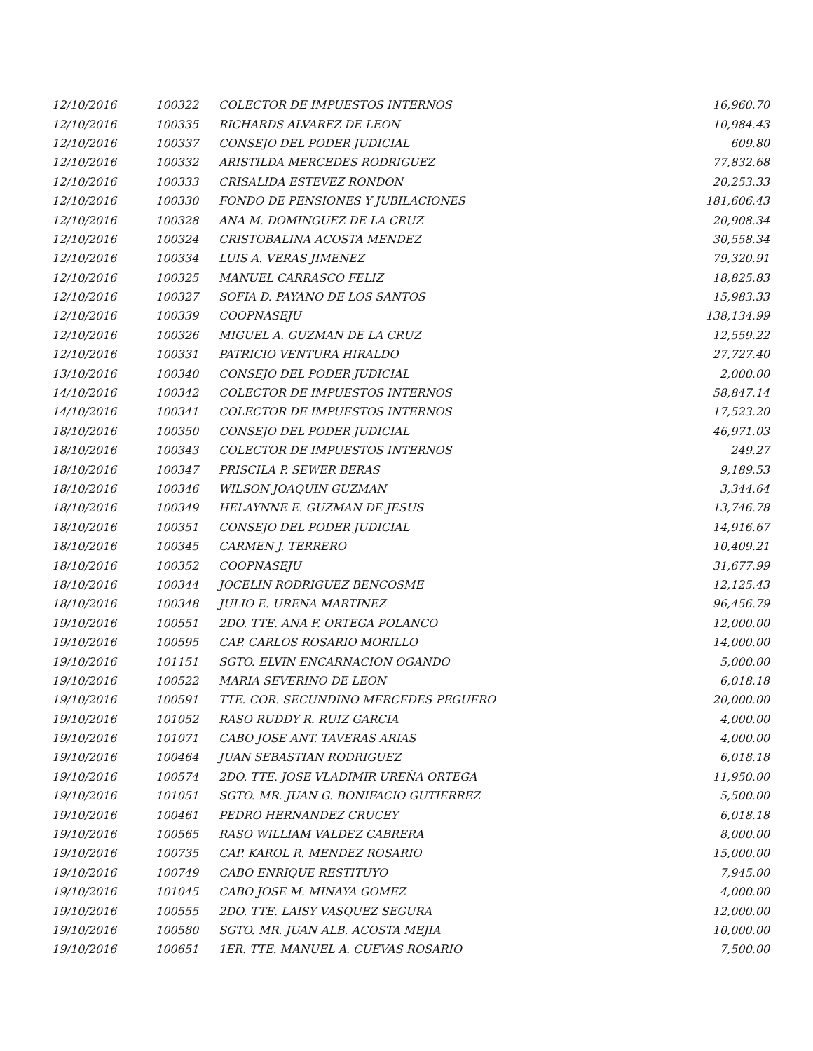| 12/10/2016 | 100322 | COLECTOR DE IMPUESTOS INTERNOS | 16,960.70 |
| 12/10/2016 | 100335 | RICHARDS ALVAREZ DE LEON | 10,984.43 |
| 12/10/2016 | 100337 | CONSEJO DEL PODER JUDICIAL | 609.80 |
| 12/10/2016 | 100332 | ARISTILDA MERCEDES RODRIGUEZ | 77,832.68 |
| 12/10/2016 | 100333 | CRISALIDA ESTEVEZ RONDON | 20,253.33 |
| 12/10/2016 | 100330 | FONDO DE PENSIONES Y JUBILACIONES | 181,606.43 |
| 12/10/2016 | 100328 | ANA M. DOMINGUEZ DE LA CRUZ | 20,908.34 |
| 12/10/2016 | 100324 | CRISTOBALINA ACOSTA MENDEZ | 30,558.34 |
| 12/10/2016 | 100334 | LUIS A. VERAS JIMENEZ | 79,320.91 |
| 12/10/2016 | 100325 | MANUEL CARRASCO FELIZ | 18,825.83 |
| 12/10/2016 | 100327 | SOFIA D. PAYANO DE LOS SANTOS | 15,983.33 |
| 12/10/2016 | 100339 | COOPNASEJU | 138,134.99 |
| 12/10/2016 | 100326 | MIGUEL A. GUZMAN DE LA CRUZ | 12,559.22 |
| 12/10/2016 | 100331 | PATRICIO VENTURA HIRALDO | 27,727.40 |
| 13/10/2016 | 100340 | CONSEJO DEL PODER JUDICIAL | 2,000.00 |
| 14/10/2016 | 100342 | COLECTOR DE IMPUESTOS INTERNOS | 58,847.14 |
| 14/10/2016 | 100341 | COLECTOR DE IMPUESTOS INTERNOS | 17,523.20 |
| 18/10/2016 | 100350 | CONSEJO DEL PODER JUDICIAL | 46,971.03 |
| 18/10/2016 | 100343 | COLECTOR DE IMPUESTOS INTERNOS | 249.27 |
| 18/10/2016 | 100347 | PRISCILA P. SEWER BERAS | 9,189.53 |
| 18/10/2016 | 100346 | WILSON JOAQUIN GUZMAN | 3,344.64 |
| 18/10/2016 | 100349 | HELAYNNE E. GUZMAN DE JESUS | 13,746.78 |
| 18/10/2016 | 100351 | CONSEJO DEL PODER JUDICIAL | 14,916.67 |
| 18/10/2016 | 100345 | CARMEN J. TERRERO | 10,409.21 |
| 18/10/2016 | 100352 | COOPNASEJU | 31,677.99 |
| 18/10/2016 | 100344 | JOCELIN RODRIGUEZ BENCOSME | 12,125.43 |
| 18/10/2016 | 100348 | JULIO E. URENA MARTINEZ | 96,456.79 |
| 19/10/2016 | 100551 | 2DO. TTE. ANA F. ORTEGA POLANCO | 12,000.00 |
| 19/10/2016 | 100595 | CAP. CARLOS ROSARIO MORILLO | 14,000.00 |
| 19/10/2016 | 101151 | SGTO. ELVIN ENCARNACION OGANDO | 5,000.00 |
| 19/10/2016 | 100522 | MARIA SEVERINO DE LEON | 6,018.18 |
| 19/10/2016 | 100591 | TTE. COR. SECUNDINO MERCEDES PEGUERO | 20,000.00 |
| 19/10/2016 | 101052 | RASO RUDDY R. RUIZ GARCIA | 4,000.00 |
| 19/10/2016 | 101071 | CABO JOSE ANT. TAVERAS ARIAS | 4,000.00 |
| 19/10/2016 | 100464 | JUAN SEBASTIAN RODRIGUEZ | 6,018.18 |
| 19/10/2016 | 100574 | 2DO. TTE. JOSE VLADIMIR UREÑA ORTEGA | 11,950.00 |
| 19/10/2016 | 101051 | SGTO. MR. JUAN G. BONIFACIO GUTIERREZ | 5,500.00 |
| 19/10/2016 | 100461 | PEDRO HERNANDEZ CRUCEY | 6,018.18 |
| 19/10/2016 | 100565 | RASO WILLIAM VALDEZ CABRERA | 8,000.00 |
| 19/10/2016 | 100735 | CAP. KAROL R. MENDEZ ROSARIO | 15,000.00 |
| 19/10/2016 | 100749 | CABO ENRIQUE RESTITUYO | 7,945.00 |
| 19/10/2016 | 101045 | CABO JOSE M. MINAYA GOMEZ | 4,000.00 |
| 19/10/2016 | 100555 | 2DO. TTE. LAISY VASQUEZ SEGURA | 12,000.00 |
| 19/10/2016 | 100580 | SGTO. MR. JUAN ALB. ACOSTA MEJIA | 10,000.00 |
| 19/10/2016 | 100651 | 1ER. TTE. MANUEL A. CUEVAS ROSARIO | 7,500.00 |